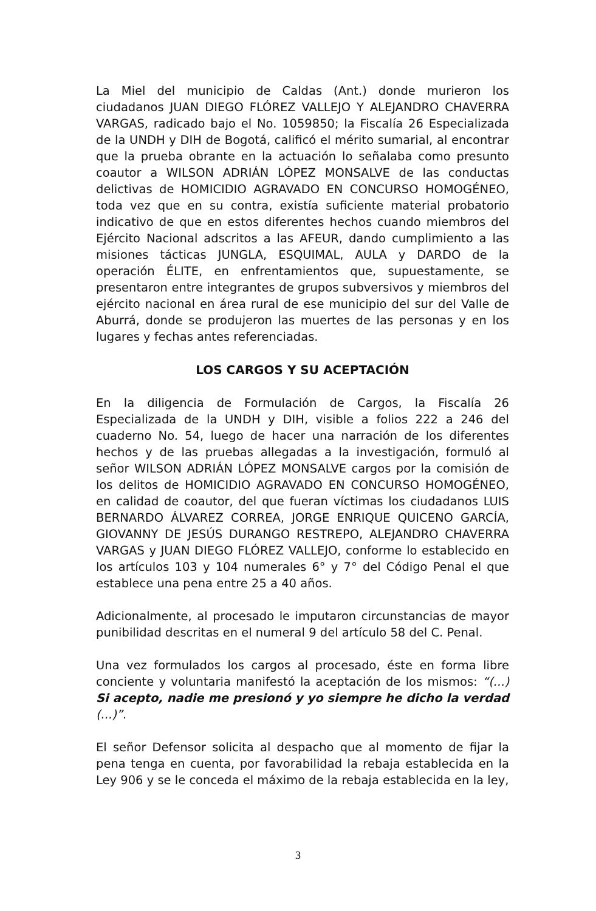La Miel del municipio de Caldas (Ant.) donde murieron los ciudadanos JUAN DIEGO FLÓREZ VALLEJO Y ALEJANDRO CHAVERRA VARGAS, radicado bajo el No. 1059850; la Fiscalía 26 Especializada de la UNDH y DIH de Bogotá, calificó el mérito sumarial, al encontrar que la prueba obrante en la actuación lo señalaba como presunto coautor a WILSON ADRIÁN LÓPEZ MONSALVE de las conductas delictivas de HOMICIDIO AGRAVADO EN CONCURSO HOMOGÉNEO, toda vez que en su contra, existía suficiente material probatorio indicativo de que en estos diferentes hechos cuando miembros del Ejército Nacional adscritos a las AFEUR, dando cumplimiento a las misiones tácticas JUNGLA, ESQUIMAL, AULA y DARDO de la operación ÉLITE, en enfrentamientos que, supuestamente, se presentaron entre integrantes de grupos subversivos y miembros del ejército nacional en área rural de ese municipio del sur del Valle de Aburrá, donde se produjeron las muertes de las personas y en los lugares y fechas antes referenciadas.
LOS CARGOS Y SU ACEPTACIÓN
En la diligencia de Formulación de Cargos, la Fiscalía 26 Especializada de la UNDH y DIH, visible a folios 222 a 246 del cuaderno No. 54, luego de hacer una narración de los diferentes hechos y de las pruebas allegadas a la investigación, formuló al señor WILSON ADRIÁN LÓPEZ MONSALVE cargos por la comisión de los delitos de HOMICIDIO AGRAVADO EN CONCURSO HOMOGÉNEO, en calidad de coautor, del que fueran víctimas los ciudadanos LUIS BERNARDO ÁLVAREZ CORREA, JORGE ENRIQUE QUICENO GARCÍA, GIOVANNY DE JESÚS DURANGO RESTREPO, ALEJANDRO CHAVERRA VARGAS y JUAN DIEGO FLÓREZ VALLEJO, conforme lo establecido en los artículos 103 y 104 numerales 6° y 7° del Código Penal el que establece una pena entre 25 a 40 años.
Adicionalmente, al procesado le imputaron circunstancias de mayor punibilidad descritas en el numeral 9 del artículo 58 del C. Penal.
Una vez formulados los cargos al procesado, éste en forma libre conciente y voluntaria manifestó la aceptación de los mismos: “(...) Si acepto, nadie me presionó y yo siempre he dicho la verdad (...)”.
El señor Defensor solicita al despacho que al momento de fijar la pena tenga en cuenta, por favorabilidad la rebaja establecida en la Ley 906 y se le conceda el máximo de la rebaja establecida en la ley,
3